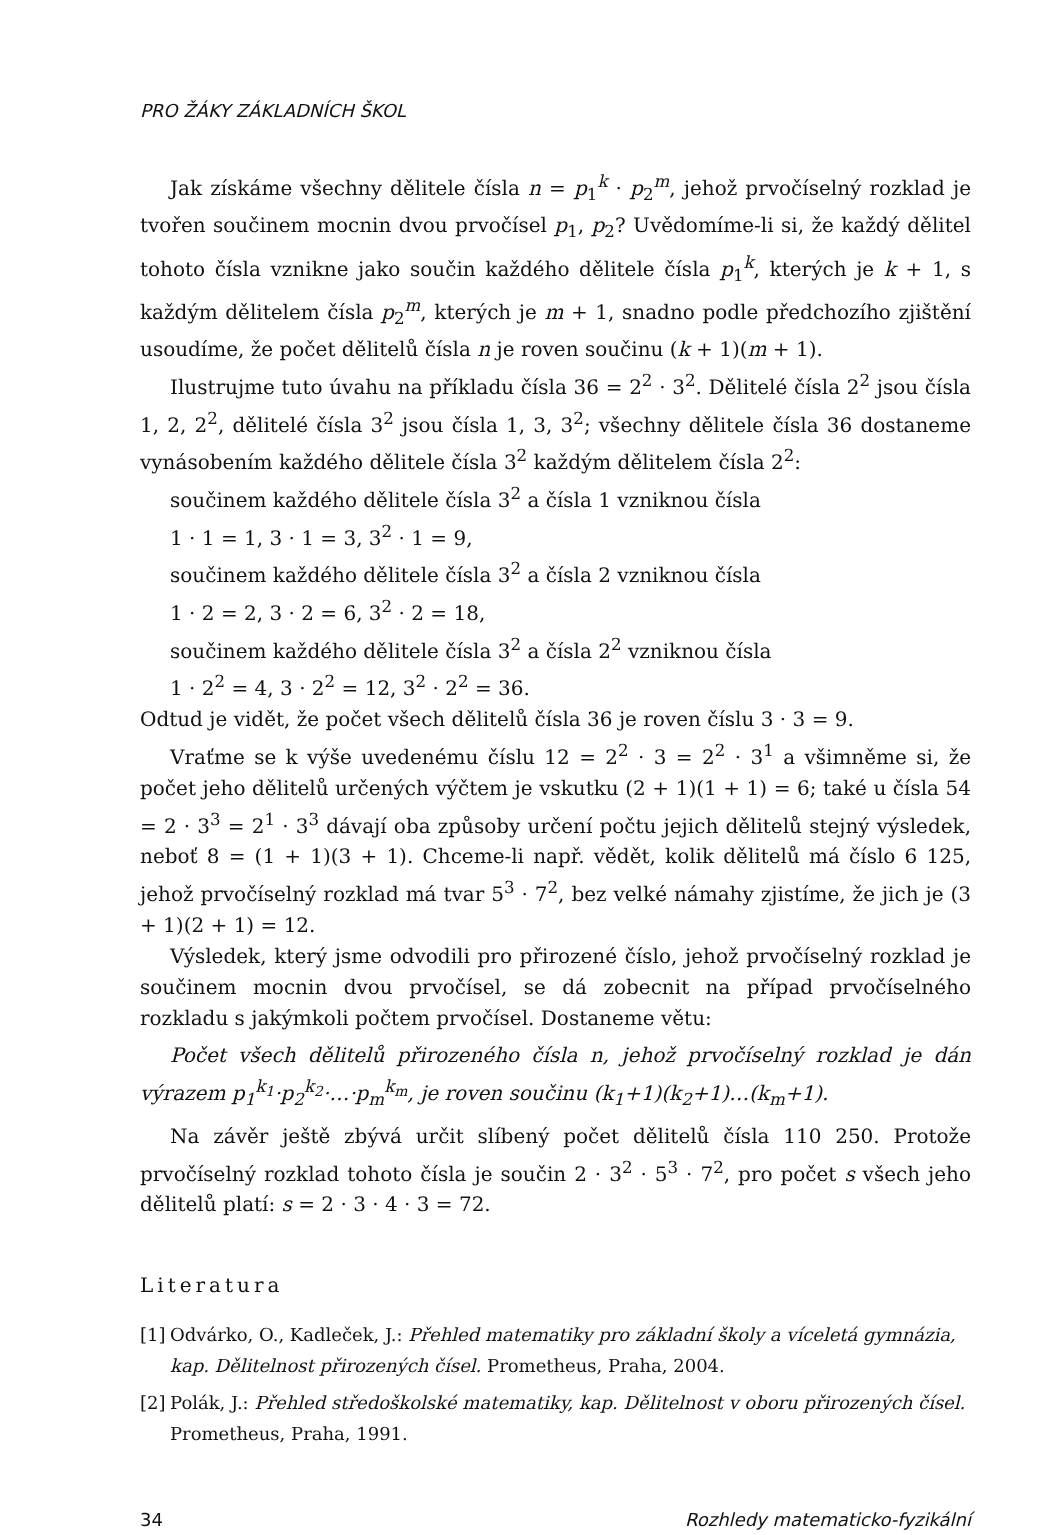PRO ŽÁKY ZÁKLADNÍCH ŠKOL
Jak získáme všechny dělitele čísla n = p<sub>1</sub><sup>k</sup> · p<sub>2</sub><sup>m</sup>, jehož prvočíselný rozklad je tvořen součinem mocnin dvou prvočísel p<sub>1</sub>, p<sub>2</sub>? Uvědomíme-li si, že každý dělitel tohoto čísla vznikne jako součin každého dělitele čísla p<sub>1</sub><sup>k</sup>, kterých je k + 1, s každým dělitelem čísla p<sub>2</sub><sup>m</sup>, kterých je m + 1, snadno podle předchozího zjištění usoudíme, že počet dělitelů čísla n je roven součinu (k + 1)(m + 1).
Ilustrujme tuto úvahu na příkladu čísla 36 = 2<sup>2</sup> · 3<sup>2</sup>. Dělitelé čísla 2<sup>2</sup> jsou čísla 1, 2, 2<sup>2</sup>, dělitelé čísla 3<sup>2</sup> jsou čísla 1, 3, 3<sup>2</sup>; všechny dělitele čísla 36 dostaneme vynásobením každého dělitele čísla 3<sup>2</sup> každým dělitelem čísla 2<sup>2</sup>:
součinem každého dělitele čísla 3<sup>2</sup> a čísla 1 vzniknou čísla
1 · 1 = 1, 3 · 1 = 3, 3<sup>2</sup> · 1 = 9,
součinem každého dělitele čísla 3<sup>2</sup> a čísla 2 vzniknou čísla
1 · 2 = 2, 3 · 2 = 6, 3<sup>2</sup> · 2 = 18,
součinem každého dělitele čísla 3<sup>2</sup> a čísla 2<sup>2</sup> vzniknou čísla
1 · 2<sup>2</sup> = 4, 3 · 2<sup>2</sup> = 12, 3<sup>2</sup> · 2<sup>2</sup> = 36.
Odtud je vidět, že počet všech dělitelů čísla 36 je roven číslu 3 · 3 = 9.
Vraťme se k výše uvedenému číslu 12 = 2<sup>2</sup> · 3 = 2<sup>2</sup> · 3<sup>1</sup> a všimněme si, že počet jeho dělitelů určených výčtem je vskutku (2 + 1)(1 + 1) = 6; také u čísla 54 = 2 · 3<sup>3</sup> = 2<sup>1</sup> · 3<sup>3</sup> dávají oba způsoby určení počtu jejich dělitelů stejný výsledek, neboť 8 = (1 + 1)(3 + 1). Chceme-li např. vědět, kolik dělitelů má číslo 6 125, jehož prvočíselný rozklad má tvar 5<sup>3</sup> · 7<sup>2</sup>, bez velké námahy zjistíme, že jich je (3 + 1)(2 + 1) = 12.
Výsledek, který jsme odvodili pro přirozené číslo, jehož prvočíselný rozklad je součinem mocnin dvou prvočísel, se dá zobecnit na případ prvočíselného rozkladu s jakýmkoli počtem prvočísel. Dostaneme větu:
Počet všech dělitelů přirozeného čísla n, jehož prvočíselný rozklad je dán výrazem p<sub>1</sub><sup>k<sub>1</sub></sup>·p<sub>2</sub><sup>k<sub>2</sub></sup>·…·p<sub>m</sub><sup>k<sub>m</sub></sup>, je roven součinu (k<sub>1</sub>+1)(k<sub>2</sub>+1)…(k<sub>m</sub>+1).
Na závěr ještě zbývá určit slíbený počet dělitelů čísla 110 250. Protože prvočíselný rozklad tohoto čísla je součin 2 · 3<sup>2</sup> · 5<sup>3</sup> · 7<sup>2</sup>, pro počet s všech jeho dělitelů platí: s = 2 · 3 · 4 · 3 = 72.
Literatura
[1] Odvárko, O., Kadleček, J.: Přehled matematiky pro základní školy a víceletá gymnázia, kap. Dělitelnost přirozených čísel. Prometheus, Praha, 2004.
[2] Polák, J.: Přehled středoškolské matematiky, kap. Dělitelnost v oboru přirozených čísel. Prometheus, Praha, 1991.
34 Rozhledy matematicko-fyzikální